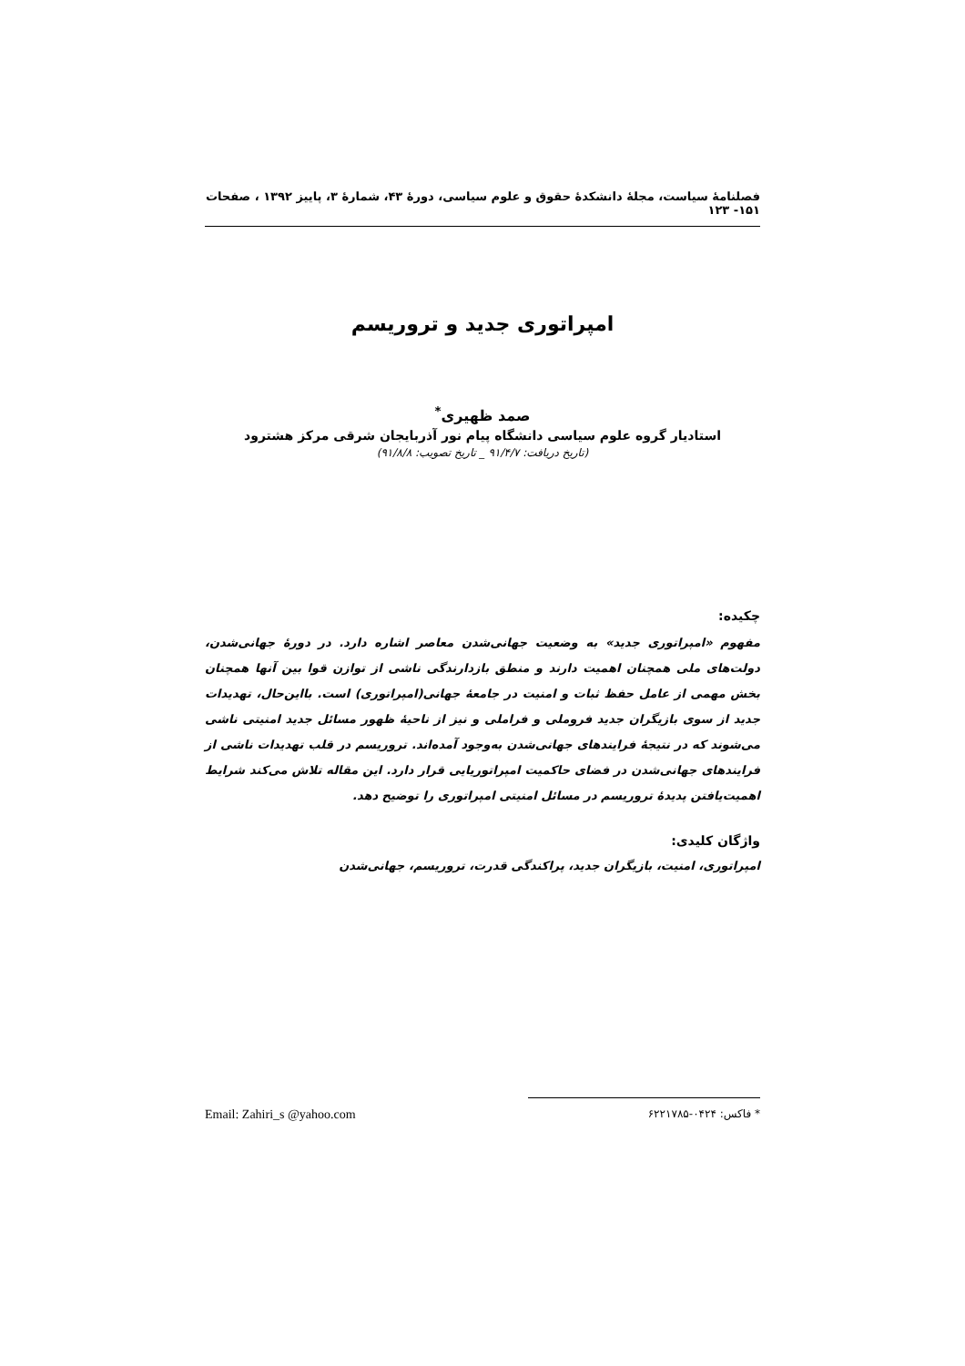فصلنامهٔ سیاست، مجلهٔ دانشکدهٔ حقوق و علوم سیاسی، دورهٔ ۴۳، شمارهٔ ۳، پاییز ۱۳۹۲ ، صفحات ۱۵۱- ۱۲۳
امپراتوری جدید و تروریسم
صمد ظهیری<sup>*</sup>
استادیار گروه علوم سیاسی دانشگاه پیام نور آذربایجان شرقی مرکز هشترود
(تاریخ دریافت: ۹۱/۴/۷ _ تاریخ تصویب: ۹۱/۸/۸)
چکیده:
مفهوم «امپراتوری جدید» به وضعیت جهانی‌شدن معاصر اشاره دارد. در دورهٔ جهانی‌شدن، دولت‌های ملی همچنان اهمیت دارند و منطق بازدارندگی ناشی از توازن قوا بین آنها همچنان بخش مهمی از عامل حفظ ثبات و امنیت در جامعهٔ جهانی(امپراتوری) است. بااین‌حال، تهدیدات جدید از سوی بازیگران جدید فروملی و فراملی و نیز از ناحیهٔ ظهور مسائل جدید امنیتی ناشی می‌شوند که در نتیجهٔ فرایندهای جهانی‌شدن به‌وجود آمده‌اند. تروریسم در قلب تهدیدات ناشی از فرایندهای جهانی‌شدن در فضای حاکمیت امپراتوریایی قرار دارد. این مقاله تلاش می‌کند شرایط اهمیت‌یافتن پدیدهٔ تروریسم در مسائل امنیتی امپراتوری را توضیح دهد.
واژگان کلیدی:
امپراتوری، امنیت، بازیگران جدید، پراکندگی قدرت، تروریسم، جهانی‌شدن
* فاکس: ۰۴۲۴-۶۲۲۱۷۸۵ Email: Zahiri_s @yahoo.com